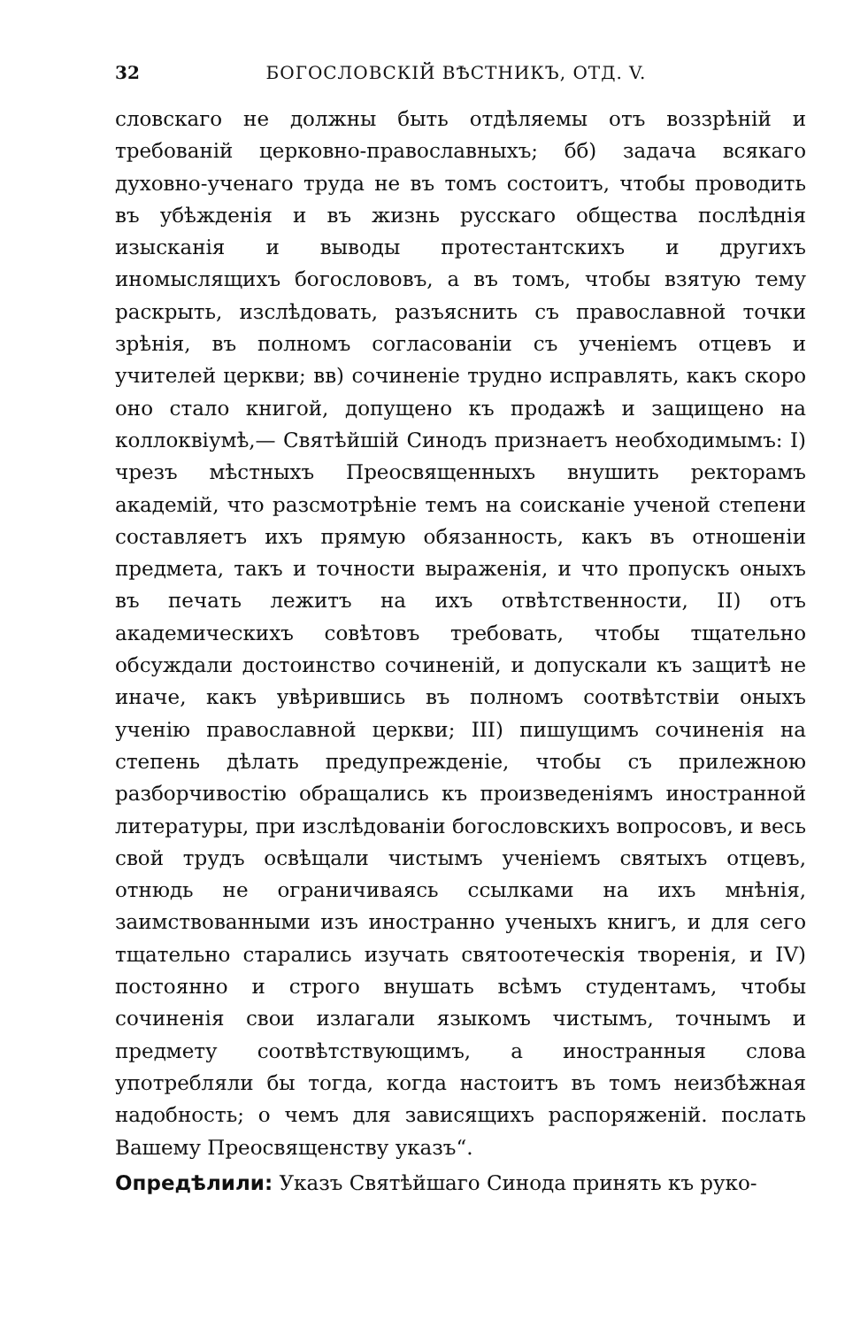32 БОГОСЛОВСКІЙ ВѢСТНИКЪ, ОТД. V.
словскаго не должны быть отдѣляемы отъ воззрѣній и требованій церковно-православныхъ; бб) задача всякаго духовно-ученаго труда не въ томъ состоитъ, чтобы проводить въ убѣжденія и въ жизнь русскаго общества послѣднія изысканія и выводы протестантскихъ и другихъ иномыслящихъ богослововъ, а въ томъ, чтобы взятую тему раскрыть, изслѣдовать, разъяснить съ православной точки зрѣнія, въ полномъ согласованіи съ ученіемъ отцевъ и учителей церкви; вв) сочиненіе трудно исправлять, какъ скоро оно стало книгой, допущено къ продажѣ и защищено на коллоквіумѣ,— Святѣйшій Синодъ признаетъ необходимымъ: I) чрезъ мѣстныхъ Преосвященныхъ внушить ректорамъ академій, что разсмотрѣніе темъ на соисканіе ученой степени составляетъ ихъ прямую обязанность, какъ въ отношеніи предмета, такъ и точности выраженія, и что пропускъ оныхъ въ печать лежитъ на ихъ отвѣтственности, II) отъ академическихъ совѣтовъ требовать, чтобы тщательно обсуждали достоинство сочиненій, и допускали къ защитѣ не иначе, какъ увѣрившись въ полномъ соотвѣтствіи оныхъ ученію православной церкви; III) пишущимъ сочиненія на степень дѣлать предупрежденіе, чтобы съ прилежною разборчивостію обращались къ произведеніямъ иностранной литературы, при изслѣдованіи богословскихъ вопросовъ, и весь свой трудъ освѣщали чистымъ ученіемъ святыхъ отцевъ, отнюдь не ограничиваясь ссылками на ихъ мнѣнія, заимствованными изъ иностранно ученыхъ книгъ, и для сего тщательно старались изучать святоотеческія творенія, и IV) постоянно и строго внушать всѣмъ студентамъ, чтобы сочиненія свои излагали языкомъ чистымъ, точнымъ и предмету соотвѣтствующимъ, а иностранныя слова употребляли бы тогда, когда настоитъ въ томъ неизбѣжная надобность; о чемъ для зависящихъ распоряженій. послать Вашему Преосвященству указъ“.
Опредѣлили: Указъ Святѣйшаго Синода принять къ руко-